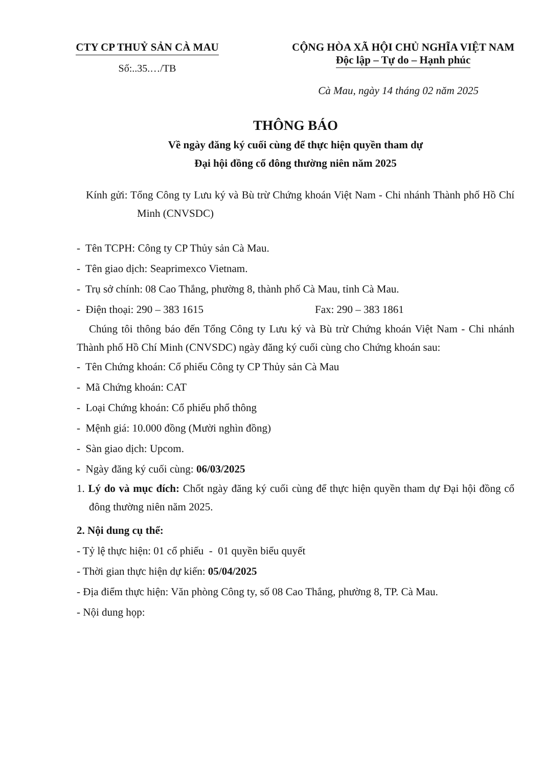CTY CP THUỶ SẢN CÀ MAU
Số:..35.…/TB
CỘNG HÒA XÃ HỘI CHỦ NGHĨA VIỆT NAM
Độc lập – Tự do – Hạnh phúc
Cà Mau, ngày 14 tháng 02 năm 2025
THÔNG BÁO
Về ngày đăng ký cuối cùng để thực hiện quyền tham dự
Đại hội đồng cổ đông thường niên năm 2025
Kính gửi: Tổng Công ty Lưu ký và Bù trừ Chứng khoán Việt Nam - Chi nhánh Thành phố Hồ Chí Minh (CNVSDC)
- Tên TCPH: Công ty CP Thủy sản Cà Mau.
- Tên giao dịch: Seaprimexco Vietnam.
- Trụ sở chính: 08 Cao Thắng, phường 8, thành phố Cà Mau, tỉnh Cà Mau.
- Điện thoại: 290 – 383 1615 Fax: 290 – 383 1861
Chúng tôi thông báo đến Tổng Công ty Lưu ký và Bù trừ Chứng khoán Việt Nam - Chi nhánh Thành phố Hồ Chí Minh (CNVSDC) ngày đăng ký cuối cùng cho Chứng khoán sau:
- Tên Chứng khoán: Cổ phiếu Công ty CP Thủy sản Cà Mau
- Mã Chứng khoán: CAT
- Loại Chứng khoán: Cổ phiếu phổ thông
- Mệnh giá: 10.000 đồng (Mười nghìn đồng)
- Sàn giao dịch: Upcom.
- Ngày đăng ký cuối cùng: 06/03/2025
1. Lý do và mục đích: Chốt ngày đăng ký cuối cùng để thực hiện quyền tham dự Đại hội đồng cổ đông thường niên năm 2025.
2. Nội dung cụ thể:
- Tỷ lệ thực hiện: 01 cổ phiếu - 01 quyền biểu quyết
- Thời gian thực hiện dự kiến: 05/04/2025
- Địa điểm thực hiện: Văn phòng Công ty, số 08 Cao Thắng, phường 8, TP. Cà Mau.
- Nội dung họp: